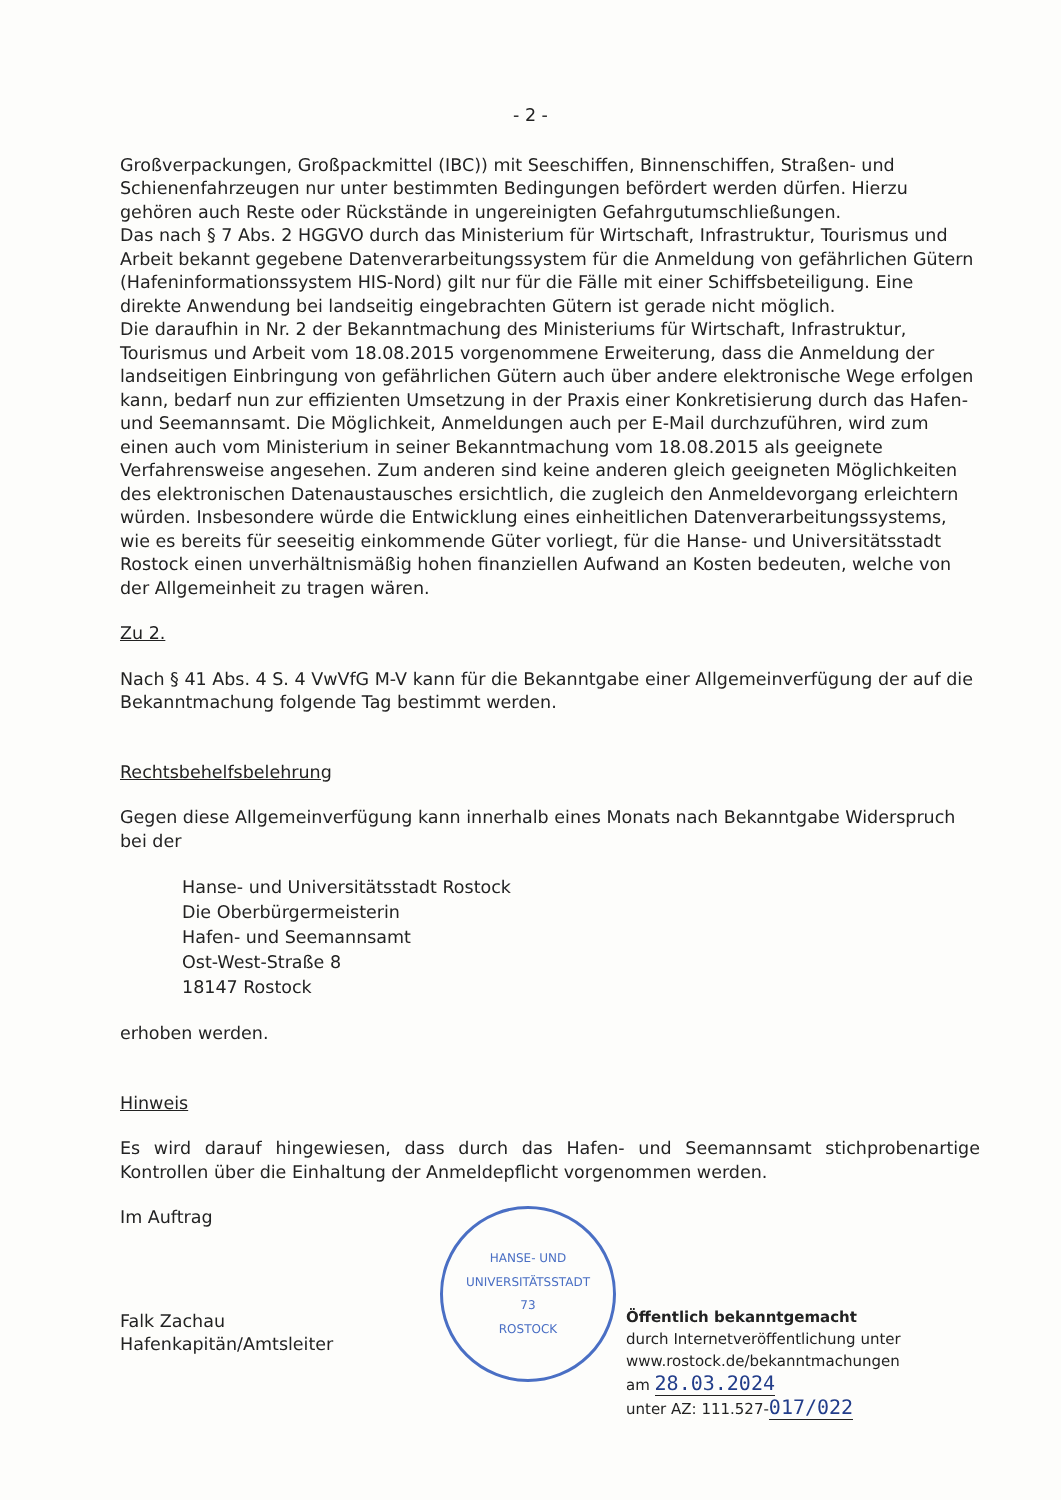- 2 -
Großverpackungen, Großpackmittel (IBC)) mit Seeschiffen, Binnenschiffen, Straßen- und Schienenfahrzeugen nur unter bestimmten Bedingungen befördert werden dürfen. Hierzu gehören auch Reste oder Rückstände in ungereinigten Gefahrgutumschließungen.
Das nach § 7 Abs. 2 HGGVO durch das Ministerium für Wirtschaft, Infrastruktur, Tourismus und Arbeit bekannt gegebene Datenverarbeitungssystem für die Anmeldung von gefährlichen Gütern (Hafeninformationssystem HIS-Nord) gilt nur für die Fälle mit einer Schiffsbeteiligung. Eine direkte Anwendung bei landseitig eingebrachten Gütern ist gerade nicht möglich.
Die daraufhin in Nr. 2 der Bekanntmachung des Ministeriums für Wirtschaft, Infrastruktur, Tourismus und Arbeit vom 18.08.2015 vorgenommene Erweiterung, dass die Anmeldung der landseitigen Einbringung von gefährlichen Gütern auch über andere elektronische Wege erfolgen kann, bedarf nun zur effizienten Umsetzung in der Praxis einer Konkretisierung durch das Hafen- und Seemannsamt. Die Möglichkeit, Anmeldungen auch per E-Mail durchzuführen, wird zum einen auch vom Ministerium in seiner Bekanntmachung vom 18.08.2015 als geeignete Verfahrensweise angesehen. Zum anderen sind keine anderen gleich geeigneten Möglichkeiten des elektronischen Datenaustausches ersichtlich, die zugleich den Anmeldevorgang erleichtern würden. Insbesondere würde die Entwicklung eines einheitlichen Datenverarbeitungssystems, wie es bereits für seeseitig einkommende Güter vorliegt, für die Hanse- und Universitätsstadt Rostock einen unverhältnismäßig hohen finanziellen Aufwand an Kosten bedeuten, welche von der Allgemeinheit zu tragen wären.
Zu 2.
Nach § 41 Abs. 4 S. 4 VwVfG M-V kann für die Bekanntgabe einer Allgemeinverfügung der auf die Bekanntmachung folgende Tag bestimmt werden.
Rechtsbehelfsbelehrung
Gegen diese Allgemeinverfügung kann innerhalb eines Monats nach Bekanntgabe Widerspruch bei der
Hanse- und Universitätsstadt Rostock
Die Oberbürgermeisterin
Hafen- und Seemannsamt
Ost-West-Straße 8
18147 Rostock
erhoben werden.
Hinweis
Es wird darauf hingewiesen, dass durch das Hafen- und Seemannsamt stichprobenartige Kontrollen über die Einhaltung der Anmeldepflicht vorgenommen werden.
Im Auftrag
Falk Zachau
Hafenkapitän/Amtsleiter
HANSE- UND UNIVERSITÄTSSTADT
73
ROSTOCK
Öffentlich bekanntgemacht
durch Internetveröffentlichung unter
www.rostock.de/bekanntmachungen
am 28.03.2024
unter AZ: 111.527-017/022